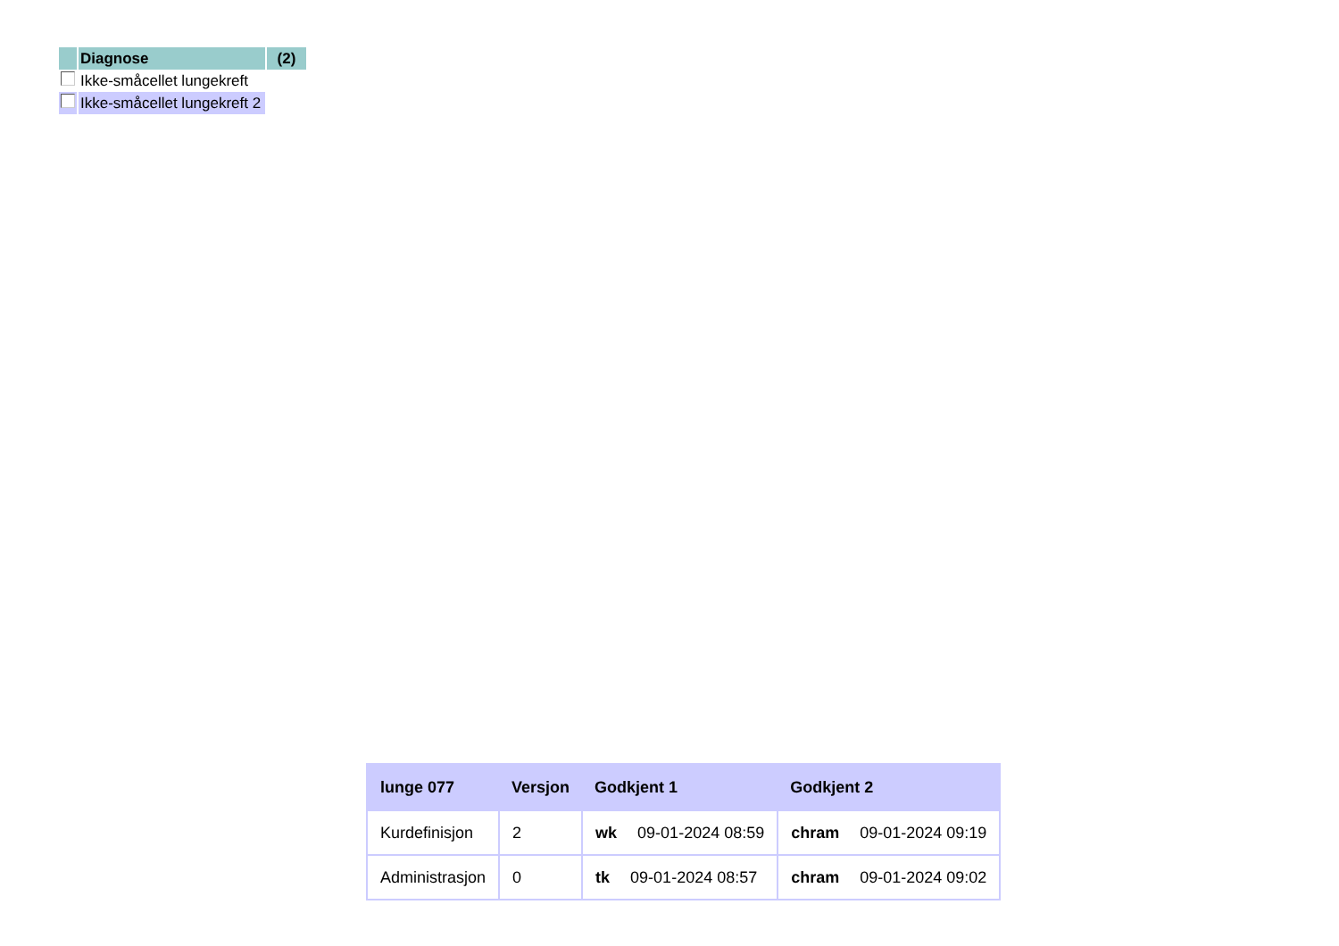| | Diagnose | (2) |
| | Ikke-småcellet lungekreft | |
| | Ikke-småcellet lungekreft 2 | |
| lunge 077 | Versjon | Godkjent 1 | Godkjent 2 |
| --- | --- | --- | --- |
| Kurdefinisjon | 2 | wk 09-01-2024 08:59 | chram 09-01-2024 09:19 |
| Administrasjon | 0 | tk 09-01-2024 08:57 | chram 09-01-2024 09:02 |